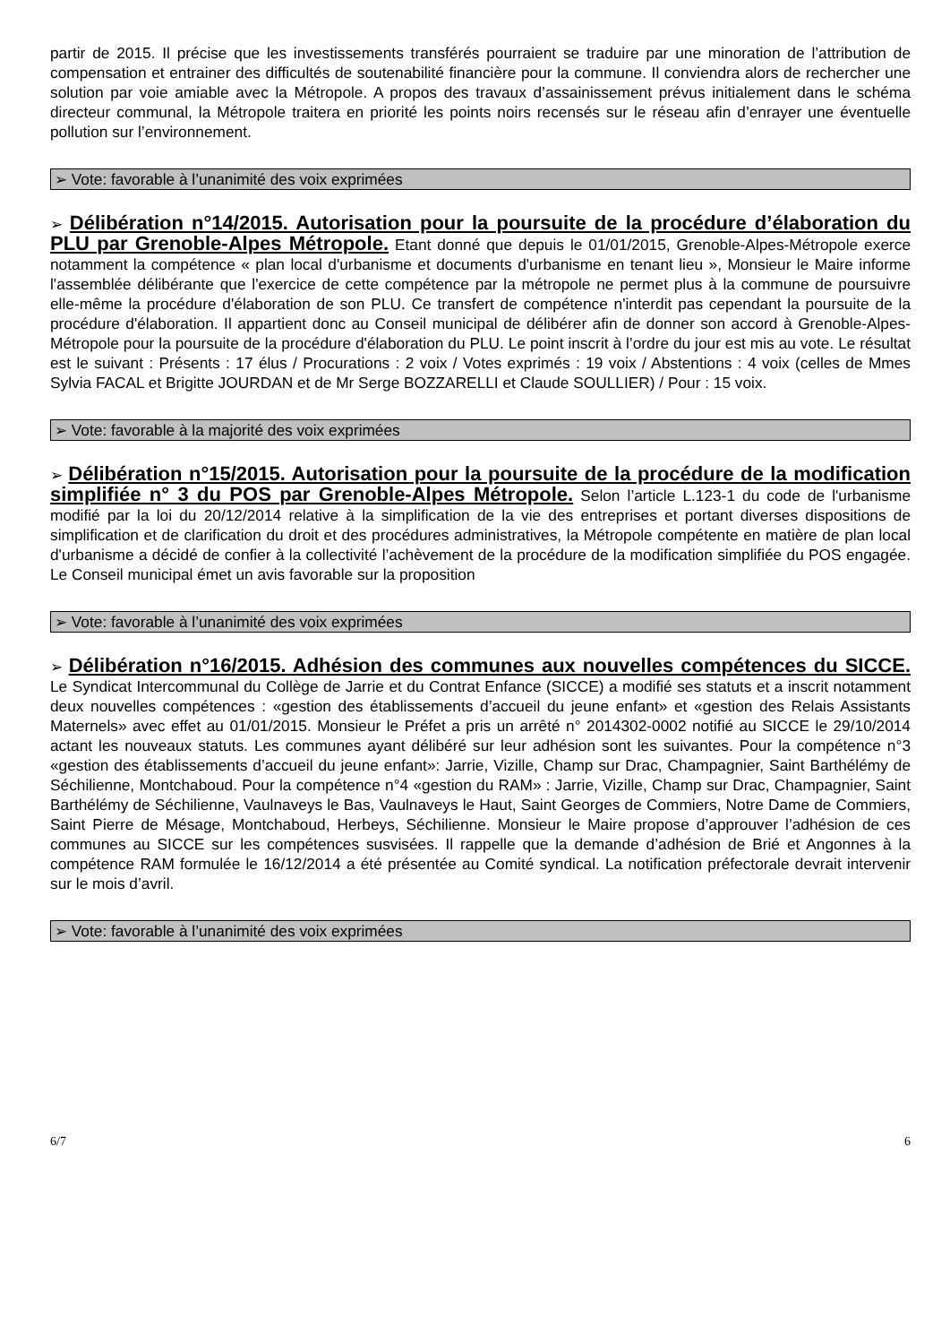partir de 2015. Il précise que les investissements transférés pourraient se traduire par une minoration de l’attribution de compensation et entrainer des difficultés de soutenabilité financière pour la commune. Il conviendra alors de rechercher une solution par voie amiable avec la Métropole. A propos des travaux d’assainissement prévus initialement dans le schéma directeur communal, la Métropole traitera en priorité les points noirs recensés sur le réseau afin d’enrayer une éventuelle pollution sur l’environnement.
➢ Vote: favorable à l’unanimité des voix exprimées
➢ Délibération n°14/2015. Autorisation pour la poursuite de la procédure d’élaboration du PLU par Grenoble-Alpes Métropole. Etant donné que depuis le 01/01/2015, Grenoble-Alpes-Métropole exerce notamment la compétence « plan local d'urbanisme et documents d'urbanisme en tenant lieu », Monsieur le Maire informe l'assemblée délibérante que l'exercice de cette compétence par la métropole ne permet plus à la commune de poursuivre elle-même la procédure d'élaboration de son PLU. Ce transfert de compétence n'interdit pas cependant la poursuite de la procédure d'élaboration. Il appartient donc au Conseil municipal de délibérer afin de donner son accord à Grenoble-Alpes-Métropole pour la poursuite de la procédure d'élaboration du PLU. Le point inscrit à l’ordre du jour est mis au vote. Le résultat est le suivant : Présents : 17 élus / Procurations : 2 voix / Votes exprimés : 19 voix / Abstentions : 4 voix (celles de Mmes Sylvia FACAL et Brigitte JOURDAN et de Mr Serge BOZZARELLI et Claude SOULLIER) / Pour : 15 voix.
➢ Vote: favorable à la majorité des voix exprimées
➢ Délibération n°15/2015. Autorisation pour la poursuite de la procédure de la modification simplifiée n° 3 du POS par Grenoble-Alpes Métropole. Selon l’article L.123-1 du code de l'urbanisme modifié par la loi du 20/12/2014 relative à la simplification de la vie des entreprises et portant diverses dispositions de simplification et de clarification du droit et des procédures administratives, la Métropole compétente en matière de plan local d'urbanisme a décidé de confier à la collectivité l’achèvement de la procédure de la modification simplifiée du POS engagée. Le Conseil municipal émet un avis favorable sur la proposition
➢ Vote: favorable à l’unanimité des voix exprimées
➢ Délibération n°16/2015. Adhésion des communes aux nouvelles compétences du SICCE. Le Syndicat Intercommunal du Collège de Jarrie et du Contrat Enfance (SICCE) a modifié ses statuts et a inscrit notamment deux nouvelles compétences : «gestion des établissements d’accueil du jeune enfant» et «gestion des Relais Assistants Maternels» avec effet au 01/01/2015. Monsieur le Préfet a pris un arrêté n° 2014302-0002 notifié au SICCE le 29/10/2014 actant les nouveaux statuts. Les communes ayant délibéré sur leur adhésion sont les suivantes. Pour la compétence n°3 «gestion des établissements d’accueil du jeune enfant»: Jarrie, Vizille, Champ sur Drac, Champagnier, Saint Barthélémy de Séchilienne, Montchaboud. Pour la compétence n°4 «gestion du RAM» : Jarrie, Vizille, Champ sur Drac, Champagnier, Saint Barthélémy de Séchilienne, Vaulnaveys le Bas, Vaulnaveys le Haut, Saint Georges de Commiers, Notre Dame de Commiers, Saint Pierre de Mésage, Montchaboud, Herbeys, Séchilienne. Monsieur le Maire propose d’approuver l’adhésion de ces communes au SICCE sur les compétences susvisées. Il rappelle que la demande d’adhésion de Brié et Angonnes à la compétence RAM formulée le 16/12/2014 a été présentée au Comité syndical. La notification préfectorale devrait intervenir sur le mois d’avril.
➢ Vote: favorable à l’unanimité des voix exprimées
6/7 6